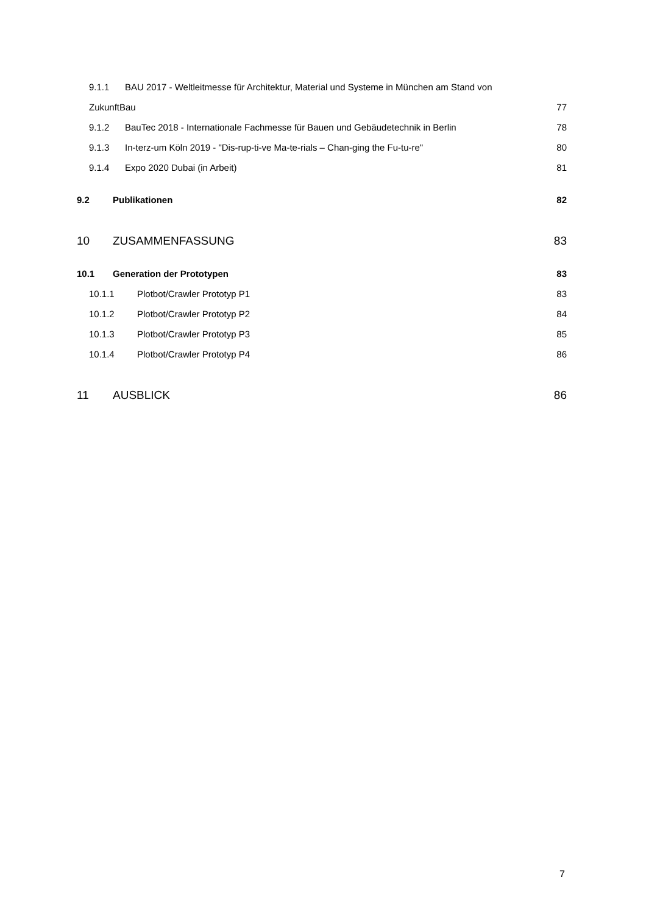9.1.1 BAU 2017 - Weltleitmesse für Architektur, Material und Systeme in München am Stand von
ZukunftBau 77
9.1.2 BauTec 2018 - Internationale Fachmesse für Bauen und Gebäudetechnik in Berlin 78
9.1.3 In-terz-um Köln 2019 - "Dis-rup-ti-ve Ma-te-rials – Chan-ging the Fu-tu-re" 80
9.1.4 Expo 2020 Dubai (in Arbeit) 81
9.2 Publikationen 82
10 ZUSAMMENFASSUNG 83
10.1 Generation der Prototypen 83
10.1.1 Plotbot/Crawler Prototyp P1 83
10.1.2 Plotbot/Crawler Prototyp P2 84
10.1.3 Plotbot/Crawler Prototyp P3 85
10.1.4 Plotbot/Crawler Prototyp P4 86
11 AUSBLICK 86
7